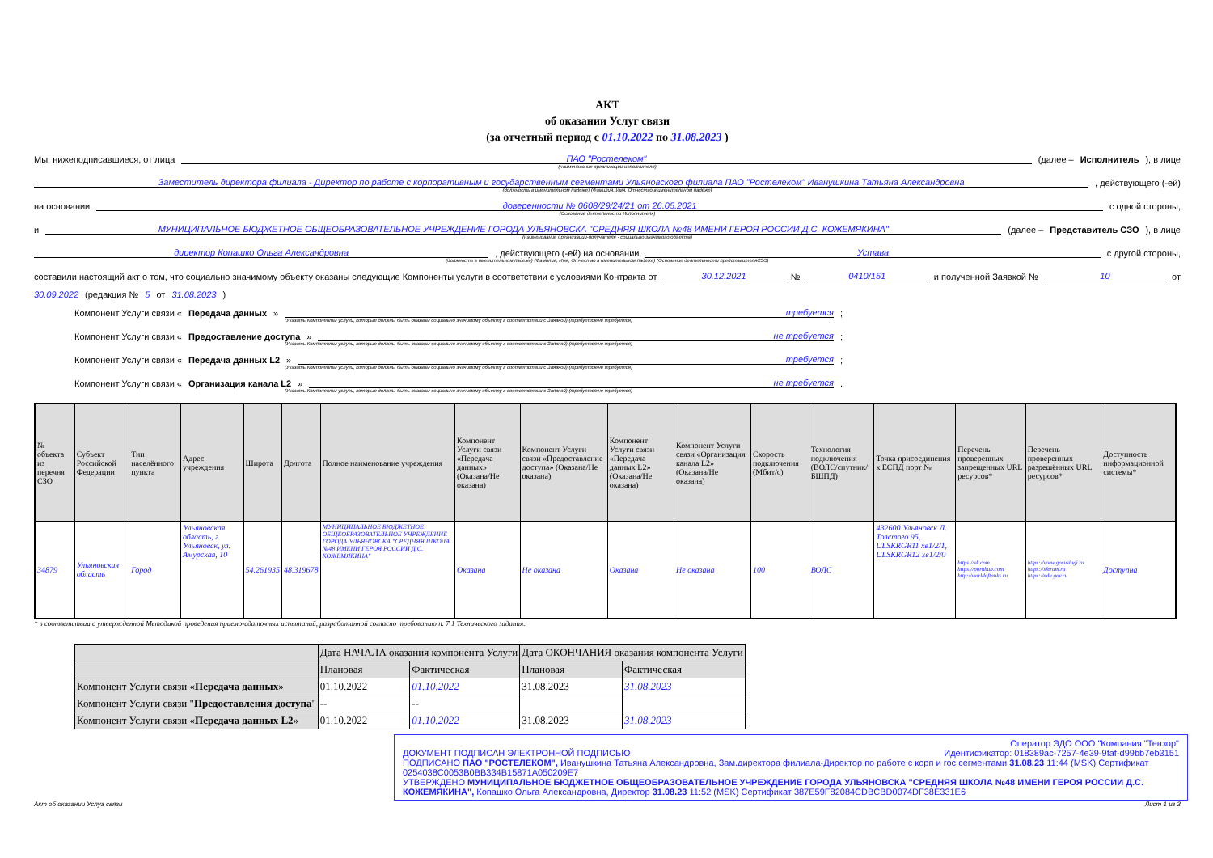АКТ
об оказании Услуг связи
(за отчетный период с 01.10.2022 по 31.08.2023 )
Мы, нижеподписавшиеся, от лица ПАО "Ростелеком" (далее – Исполнитель), в лице
(наименование организации-исполнителя)
Заместитель директора филиала - Директор по работе с корпоративным и государственным сегментами Ульяновского филиала ПАО "Ростелеком" Иванушкина Татьяна Александровна , действующего (-ей)
(должность в именительном падеже) (Фамилия, Имя, Отчество в именительном падеже)
на основании доверенности № 0608/29/24/21 от 26.05.2021 с одной стороны,
(Основание деятельности Исполнителя)
и МУНИЦИПАЛЬНОЕ БЮДЖЕТНОЕ ОБЩЕОБРАЗОВАТЕЛЬНОЕ УЧРЕЖДЕНИЕ ГОРОДА УЛЬЯНОВСКА "СРЕДНЯЯ ШКОЛА №48 ИМЕНИ ГЕРОЯ РОССИИ Д.С. КОЖЕМЯКИНА" (далее – Представитель СЗО), в лице
(наименование организации-получателя - социально значимого объекта)
директор Копашко Ольга Александровна , действующего (-ей) на основании Устава с другой стороны,
(должность в именительном падеже) (Фамилия, Имя, Отчество в именительном падеже) (Основание деятельности представителяСЗО)
составили настоящий акт о том, что социально значимому объекту оказаны следующие Компоненты услуги в соответствии с условиями Контракта от 30.12.2021 № 0410/151 и полученной Заявкой № 10 от
30.09.2022 (редакция № 5 от 31.08.2023 )
Компонент Услуги связи « Передача данных » требуется ;
(Указать Компоненты услуги, которые должны быть оказаны социально значимому объекту в соответствии с Заявкой) (требуется/не требуется)
Компонент Услуги связи « Предоставление доступа » не требуется ;
(Указать Компоненты услуги, которые должны быть оказаны социально значимому объекту в соответствии с Заявкой) (требуется/не требуется)
Компонент Услуги связи « Передача данных L2 » требуется ;
(Указать Компоненты услуги, которые должны быть оказаны социально значимому объекту в соответствии с Заявкой) (требуется/не требуется)
Компонент Услуги связи « Организация канала L2 » не требуется .
(Указать Компоненты услуги, которые должны быть оказаны социально значимому объекту в соответствии с Заявкой) (требуется/не требуется)
| № объекта из перечня СЗО | Субъект Российской Федерации | Тип населённого пункта | Адрес учреждения | Широта | Долгота | Полное наименование учреждения | Компонент Услуги связи «Передача данных» (Оказана/Не оказана) | Компонент Услуги связи «Предоставление доступа» (Оказана/Не оказана) | Компонент Услуги связи «Передача данных L2» (Оказана/Не оказана) | Компонент Услуги связи «Организация канала L2» (Оказана/Не оказана) | Скорость подключения (Мбит/с) | Технология подключения (ВОЛС/спутник/БШПД) | Точка присоединения к ЕСПД порт № | Перечень проверенных запрещенных URL ресурсов* | Перечень проверенных разрешённых URL ресурсов* | Доступность информационной системы* |
| --- | --- | --- | --- | --- | --- | --- | --- | --- | --- | --- | --- | --- | --- | --- | --- | --- |
| 34879 | Ульяновская область | Город | Ульяновская область, г. Ульяновск, ул. Амурская, 10 | 54.261935 | 48.319678 | МУНИЦИПАЛЬНОЕ БЮДЖЕТНОЕ ОБЩЕОБРАЗОВАТЕЛЬНОЕ УЧРЕЖДЕНИЕ ГОРОДА УЛЬЯНОВСКА "СРЕДНЯЯ ШКОЛА №48 ИМЕНИ ГЕРОЯ РОССИИ Д.С. КОЖЕМЯКИНА" | Оказана | Не оказана | Оказана | Не оказана | 100 | ВОЛС | 432600 Ульяновск Л. Толстого 95, ULSKRGR11 xe1/2/1, ULSKRGR12 xe1/2/0 | https://vk.com https://pornhub.com http://worldoftanks.ru | https://www.gosuslugi.ru https://sferum.ru https://edu.gov.ru | Доступна |
* в соответствии с утвержденной Методикой проведения приемо-сдаточных испытаний, разработанной согласно требованию п. 7.1 Технического задания.
| | Дата НАЧАЛА оказания компонента Услуги | | Дата ОКОНЧАНИЯ оказания компонента Услуги | |
| --- | --- | --- | --- | --- |
| | Плановая | Фактическая | Плановая | Фактическая |
| Компонент Услуги связи « Передача данных » | 01.10.2022 | 01.10.2022 | 31.08.2023 | 31.08.2023 |
| Компонент Услуги связи " Предоставления доступа " | -- | -- | | |
| Компонент Услуги связи « Передача данных L2 » | 01.10.2022 | 01.10.2022 | 31.08.2023 | 31.08.2023 |
Оператор ЭДО ООО "Компания "Тензор"
ДОКУМЕНТ ПОДПИСАН ЭЛЕКТРОННОЙ ПОДПИСЬЮ Идентификатор: 018389ac-7257-4e39-9faf-d99bb7eb3151
ПОДПИСАНО ПАО "РОСТЕЛЕКОМ", Иванушкина Татьяна Александровна, Зам.директора филиала-Директор по работе с корп и гос сегментами 31.08.23 11:44 (MSK) Сертификат 0254038C0053B0BB334B15871A050209E7
УТВЕРЖДЕНО МУНИЦИПАЛЬНОЕ БЮДЖЕТНОЕ ОБЩЕОБРАЗОВАТЕЛЬНОЕ УЧРЕЖДЕНИЕ ГОРОДА УЛЬЯНОВСКА "СРЕДНЯЯ ШКОЛА №48 ИМЕНИ ГЕРОЯ РОССИИ Д.С. КОЖЕМЯКИНА", Копашко Ольга Александровна, Директор 31.08.23 11:52 (MSK) Сертификат 387E59F82084CDBCBD0074DF38E331E6
Акт об оказании Услуг связи Лист 1 из 3